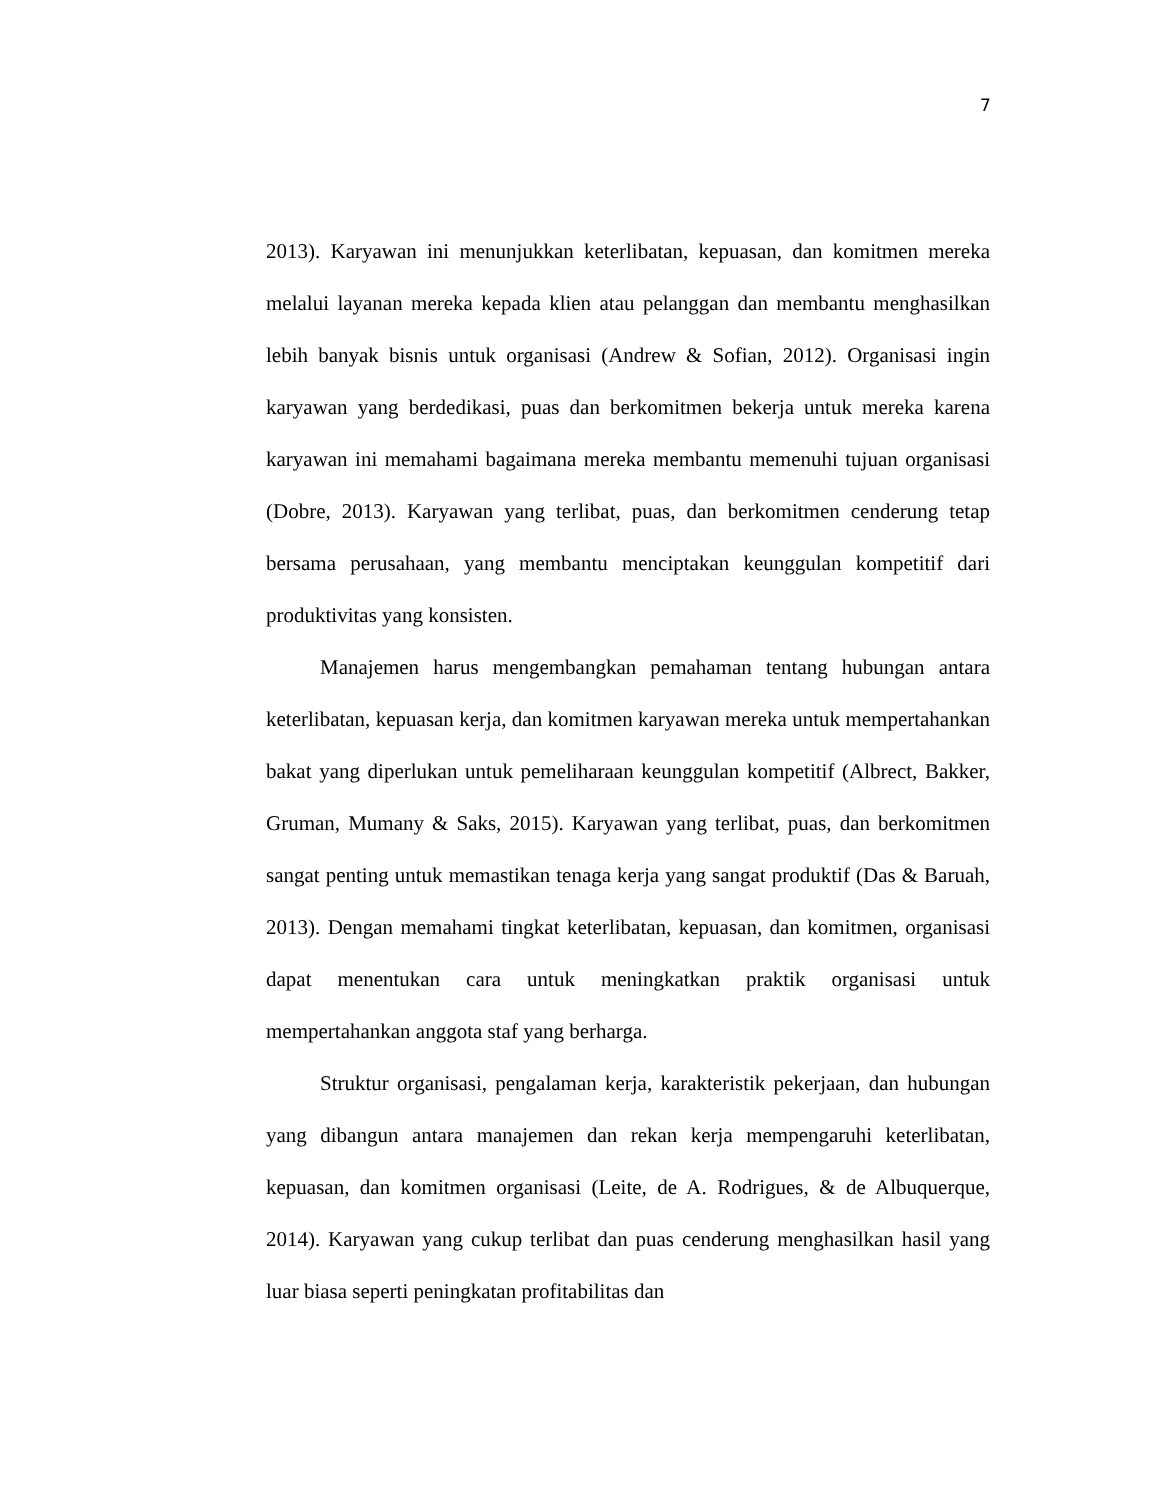7
2013). Karyawan ini menunjukkan keterlibatan, kepuasan, dan komitmen mereka melalui layanan mereka kepada klien atau pelanggan dan membantu menghasilkan lebih banyak bisnis untuk organisasi (Andrew & Sofian, 2012). Organisasi ingin karyawan yang berdedikasi, puas dan berkomitmen bekerja untuk mereka karena karyawan ini memahami bagaimana mereka membantu memenuhi tujuan organisasi (Dobre, 2013). Karyawan yang terlibat, puas, dan berkomitmen cenderung tetap bersama perusahaan, yang membantu menciptakan keunggulan kompetitif dari produktivitas yang konsisten.
Manajemen harus mengembangkan pemahaman tentang hubungan antara keterlibatan, kepuasan kerja, dan komitmen karyawan mereka untuk mempertahankan bakat yang diperlukan untuk pemeliharaan keunggulan kompetitif (Albrect, Bakker, Gruman, Mumany & Saks, 2015). Karyawan yang terlibat, puas, dan berkomitmen sangat penting untuk memastikan tenaga kerja yang sangat produktif (Das & Baruah, 2013). Dengan memahami tingkat keterlibatan, kepuasan, dan komitmen, organisasi dapat menentukan cara untuk meningkatkan praktik organisasi untuk mempertahankan anggota staf yang berharga.
Struktur organisasi, pengalaman kerja, karakteristik pekerjaan, dan hubungan yang dibangun antara manajemen dan rekan kerja mempengaruhi keterlibatan, kepuasan, dan komitmen organisasi (Leite, de A. Rodrigues, & de Albuquerque, 2014). Karyawan yang cukup terlibat dan puas cenderung menghasilkan hasil yang luar biasa seperti peningkatan profitabilitas dan